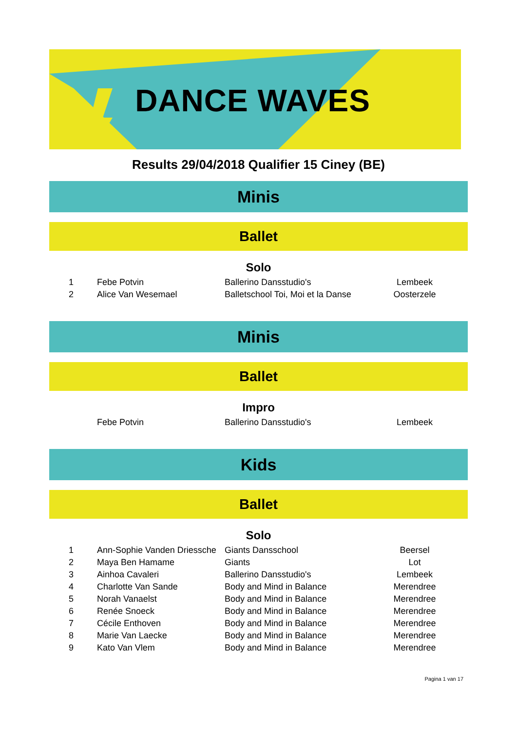DANCE WAVES
Results 29/04/2018 Qualifier 15 Ciney (BE)
Minis
Ballet
Solo
| 1 | Febe Potvin | Ballerino Dansstudio's | Lembeek |
| 2 | Alice Van Wesemael | Balletschool Toi, Moi et la Danse | Oosterzele |
Minis
Ballet
Impro
| | Febe Potvin | Ballerino Dansstudio's | Lembeek |
Kids
Ballet
Solo
| 1 | Ann-Sophie Vanden Driessche | Giants Dansschool | Beersel |
| 2 | Maya Ben Hamame | Giants | Lot |
| 3 | Ainhoa Cavaleri | Ballerino Dansstudio's | Lembeek |
| 4 | Charlotte Van Sande | Body and Mind in Balance | Merendree |
| 5 | Norah Vanaelst | Body and Mind in Balance | Merendree |
| 6 | Renée Snoeck | Body and Mind in Balance | Merendree |
| 7 | Cécile Enthoven | Body and Mind in Balance | Merendree |
| 8 | Marie Van Laecke | Body and Mind in Balance | Merendree |
| 9 | Kato Van Vlem | Body and Mind in Balance | Merendree |
Pagina 1 van 17